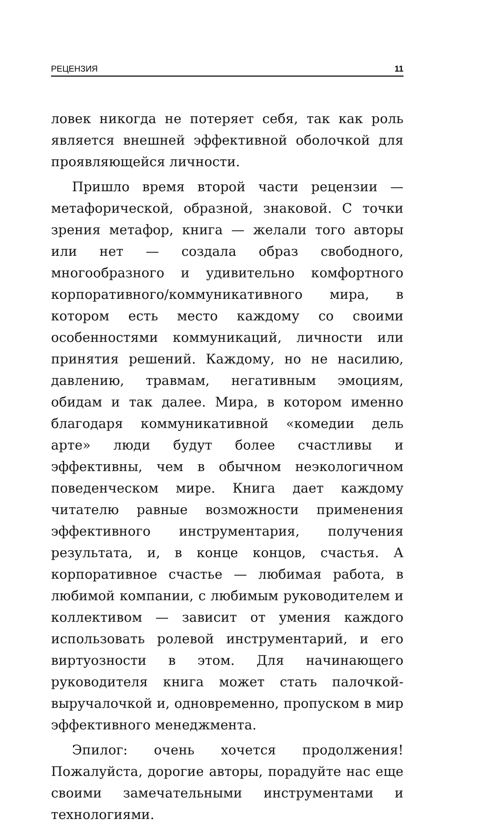РЕЦЕНЗИЯ 11
ловек никогда не потеряет себя, так как роль является внешней эффективной оболочкой для проявляющейся личности.
Пришло время второй части рецензии — метафорической, образной, знаковой. С точки зрения метафор, книга — желали того авторы или нет — создала образ свободного, многообразного и удивительно комфортного корпоративного/коммуникативного мира, в котором есть место каждому со своими особенностями коммуникаций, личности или принятия решений. Каждому, но не насилию, давлению, травмам, негативным эмоциям, обидам и так далее. Мира, в котором именно благодаря коммуникативной «комедии дель арте» люди будут более счастливы и эффективны, чем в обычном неэкологичном поведенческом мире. Книга дает каждому читателю равные возможности применения эффективного инструментария, получения результата, и, в конце концов, счастья. А корпоративное счастье — любимая работа, в любимой компании, с любимым руководителем и коллективом — зависит от умения каждого использовать ролевой инструментарий, и его виртуозности в этом. Для начинающего руководителя книга может стать палочкой-выручалочкой и, одновременно, пропуском в мир эффективного менеджмента.
Эпилог: очень хочется продолжения! Пожалуйста, дорогие авторы, порадуйте нас еще своими замечательными инструментами и технологиями.